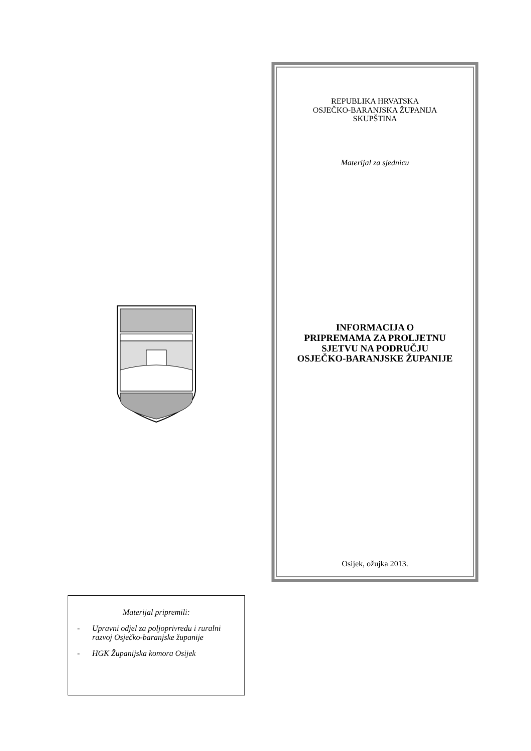Materijal pripremili:
- Upravni odjel za poljoprivredu i ruralni razvoj Osječko-baranjske županije
- HGK Županijska komora Osijek
REPUBLIKA HRVATSKA
OSJEČKO-BARANJSKA ŽUPANIJA
SKUPŠTINA
Materijal za sjednicu
INFORMACIJA O
PRIPREMAMA ZA PROLJETNU
SJETVU NA PODRUČJU
OSJEČKO-BARANJSKE ŽUPANIJE
Osijek, ožujka 2013.